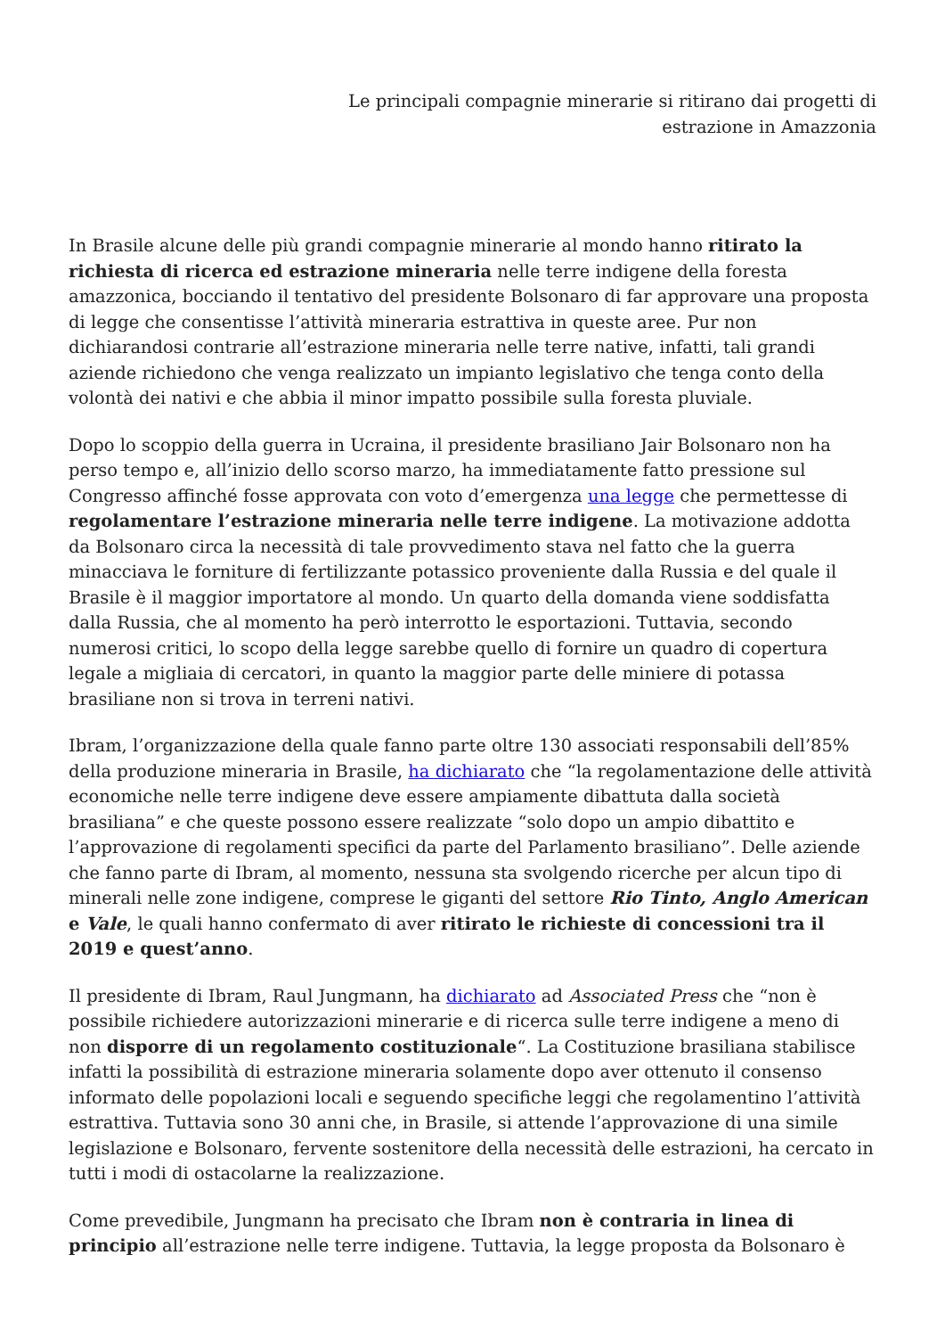Le principali compagnie minerarie si ritirano dai progetti di
estrazione in Amazzonia
In Brasile alcune delle più grandi compagnie minerarie al mondo hanno ritirato la richiesta di ricerca ed estrazione mineraria nelle terre indigene della foresta amazzonica, bocciando il tentativo del presidente Bolsonaro di far approvare una proposta di legge che consentisse l’attività mineraria estrattiva in queste aree. Pur non dichiarandosi contrarie all’estrazione mineraria nelle terre native, infatti, tali grandi aziende richiedono che venga realizzato un impianto legislativo che tenga conto della volontà dei nativi e che abbia il minor impatto possibile sulla foresta pluviale.
Dopo lo scoppio della guerra in Ucraina, il presidente brasiliano Jair Bolsonaro non ha perso tempo e, all’inizio dello scorso marzo, ha immediatamente fatto pressione sul Congresso affinché fosse approvata con voto d’emergenza una legge che permettesse di regolamentare l’estrazione mineraria nelle terre indigene. La motivazione addotta da Bolsonaro circa la necessità di tale provvedimento stava nel fatto che la guerra minacciava le forniture di fertilizzante potassico proveniente dalla Russia e del quale il Brasile è il maggior importatore al mondo. Un quarto della domanda viene soddisfatta dalla Russia, che al momento ha però interrotto le esportazioni. Tuttavia, secondo numerosi critici, lo scopo della legge sarebbe quello di fornire un quadro di copertura legale a migliaia di cercatori, in quanto la maggior parte delle miniere di potassa brasiliane non si trova in terreni nativi.
Ibram, l’organizzazione della quale fanno parte oltre 130 associati responsabili dell’85% della produzione mineraria in Brasile, ha dichiarato che “la regolamentazione delle attività economiche nelle terre indigene deve essere ampiamente dibattuta dalla società brasiliana” e che queste possono essere realizzate “solo dopo un ampio dibattito e l’approvazione di regolamenti specifici da parte del Parlamento brasiliano”. Delle aziende che fanno parte di Ibram, al momento, nessuna sta svolgendo ricerche per alcun tipo di minerali nelle zone indigene, comprese le giganti del settore Rio Tinto, Anglo American e Vale, le quali hanno confermato di aver ritirato le richieste di concessioni tra il 2019 e quest’anno.
Il presidente di Ibram, Raul Jungmann, ha dichiarato ad Associated Press che “non è possibile richiedere autorizzazioni minerarie e di ricerca sulle terre indigene a meno di non disporre di un regolamento costituzionale“. La Costituzione brasiliana stabilisce infatti la possibilità di estrazione mineraria solamente dopo aver ottenuto il consenso informato delle popolazioni locali e seguendo specifiche leggi che regolamentino l’attività estrattiva. Tuttavia sono 30 anni che, in Brasile, si attende l’approvazione di una simile legislazione e Bolsonaro, fervente sostenitore della necessità delle estrazioni, ha cercato in tutti i modi di ostacolarne la realizzazione.
Come prevedibile, Jungmann ha precisato che Ibram non è contraria in linea di principio all’estrazione nelle terre indigene. Tuttavia, la legge proposta da Bolsonaro è